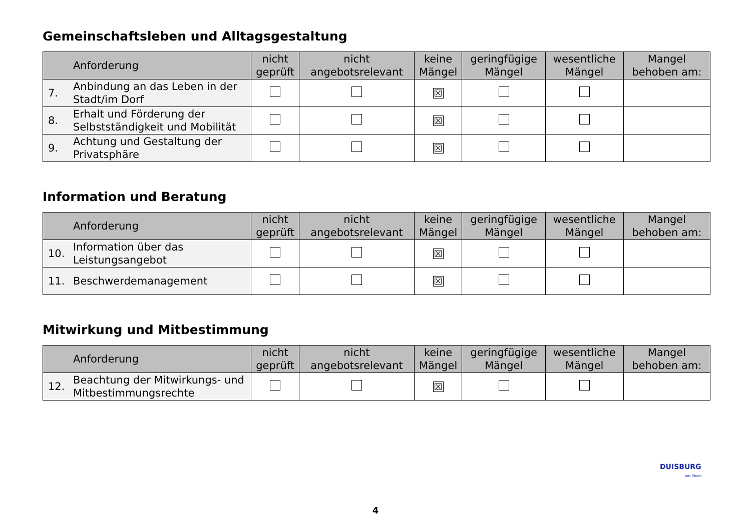Gemeinschaftsleben und Alltagsgestaltung
| | Anforderung | nicht geprüft | nicht angebotsrelevant | keine Mängel | geringfügige Mängel | wesentliche Mängel | Mangel behoben am: |
| --- | --- | --- | --- | --- | --- | --- | --- |
| 7. | Anbindung an das Leben in der Stadt/im Dorf | | | ☒ | | | |
| 8. | Erhalt und Förderung der Selbstständigkeit und Mobilität | | | ☒ | | | |
| 9. | Achtung und Gestaltung der Privatsphäre | | | ☒ | | | |
Information und Beratung
| | Anforderung | nicht geprüft | nicht angebotsrelevant | keine Mängel | geringfügige Mängel | wesentliche Mängel | Mangel behoben am: |
| --- | --- | --- | --- | --- | --- | --- | --- |
| 10. | Information über das Leistungsangebot | | | ☒ | | | |
| 11. | Beschwerdemanagement | | | ☒ | | | |
Mitwirkung und Mitbestimmung
| | Anforderung | nicht geprüft | nicht angebotsrelevant | keine Mängel | geringfügige Mängel | wesentliche Mängel | Mangel behoben am: |
| --- | --- | --- | --- | --- | --- | --- | --- |
| 12. | Beachtung der Mitwirkungs- und Mitbestimmungsrechte | | | ☒ | | | |
DUISBURG
am Rhein
4